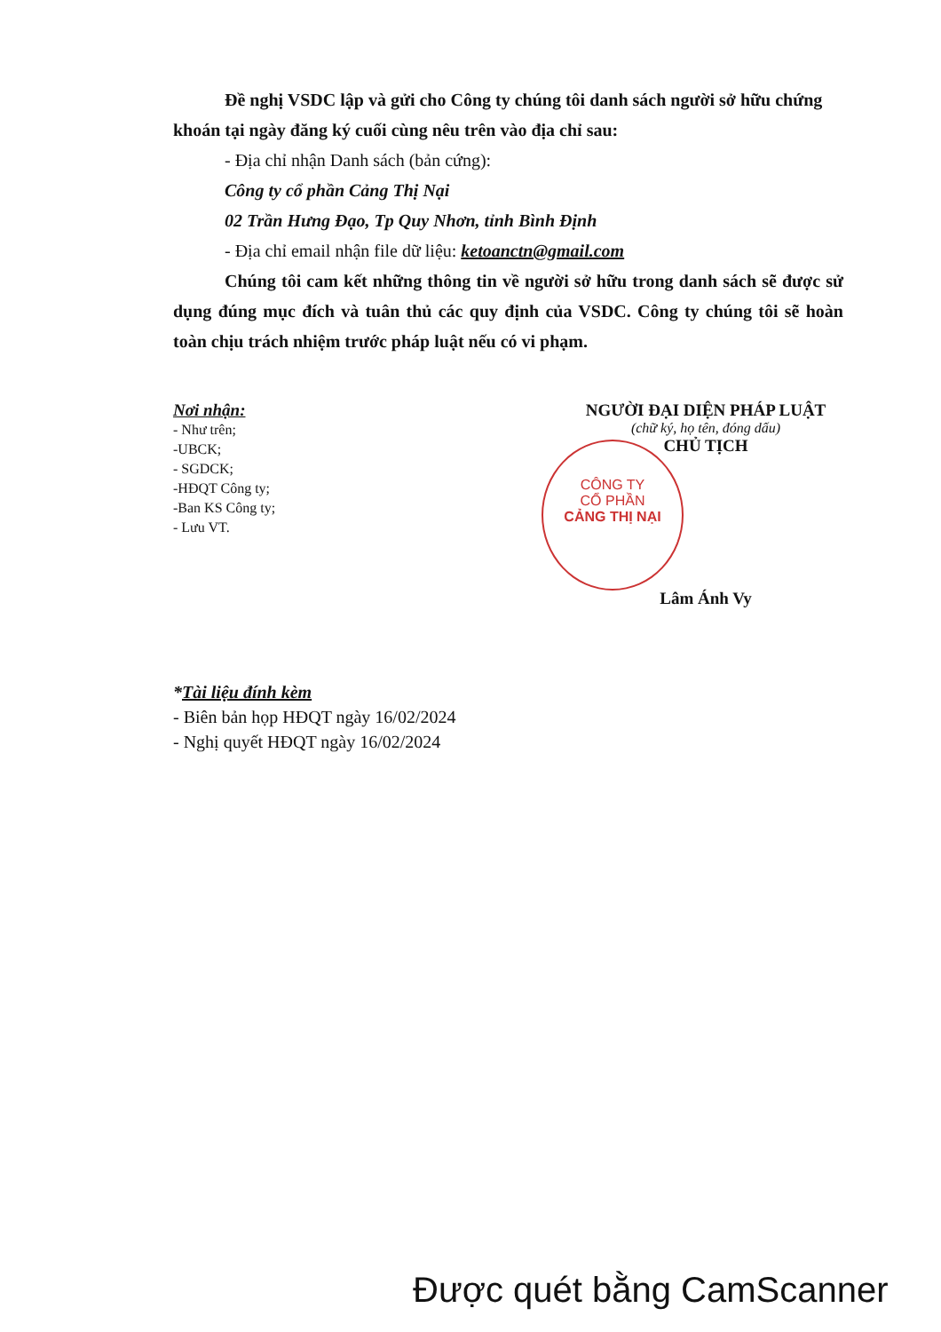Đề nghị VSDC lập và gửi cho Công ty chúng tôi danh sách người sở hữu chứng khoán tại ngày đăng ký cuối cùng nêu trên vào địa chỉ sau:
- Địa chỉ nhận Danh sách (bản cứng):
Công ty cổ phần Cảng Thị Nại
02 Trần Hưng Đạo, Tp Quy Nhơn, tỉnh Bình Định
- Địa chỉ email nhận file dữ liệu: ketoanctn@gmail.com
Chúng tôi cam kết những thông tin về người sở hữu trong danh sách sẽ được sử dụng đúng mục đích và tuân thủ các quy định của VSDC. Công ty chúng tôi sẽ hoàn toàn chịu trách nhiệm trước pháp luật nếu có vi phạm.
Nơi nhận:
- Như trên;
-UBCK;
- SGDCK;
-HĐQT Công ty;
-Ban KS Công ty;
- Lưu VT.
NGƯỜI ĐẠI DIỆN PHÁP LUẬT
(chữ ký, họ tên, đóng dấu)
CHỦ TỊCH
Lâm Ánh Vy
*Tài liệu đính kèm
- Biên bản họp HĐQT ngày 16/02/2024
- Nghị quyết HĐQT ngày 16/02/2024
CÔNG TY
CỔ PHẦN
CẢNG THỊ NẠI
Được quét bằng CamScanner